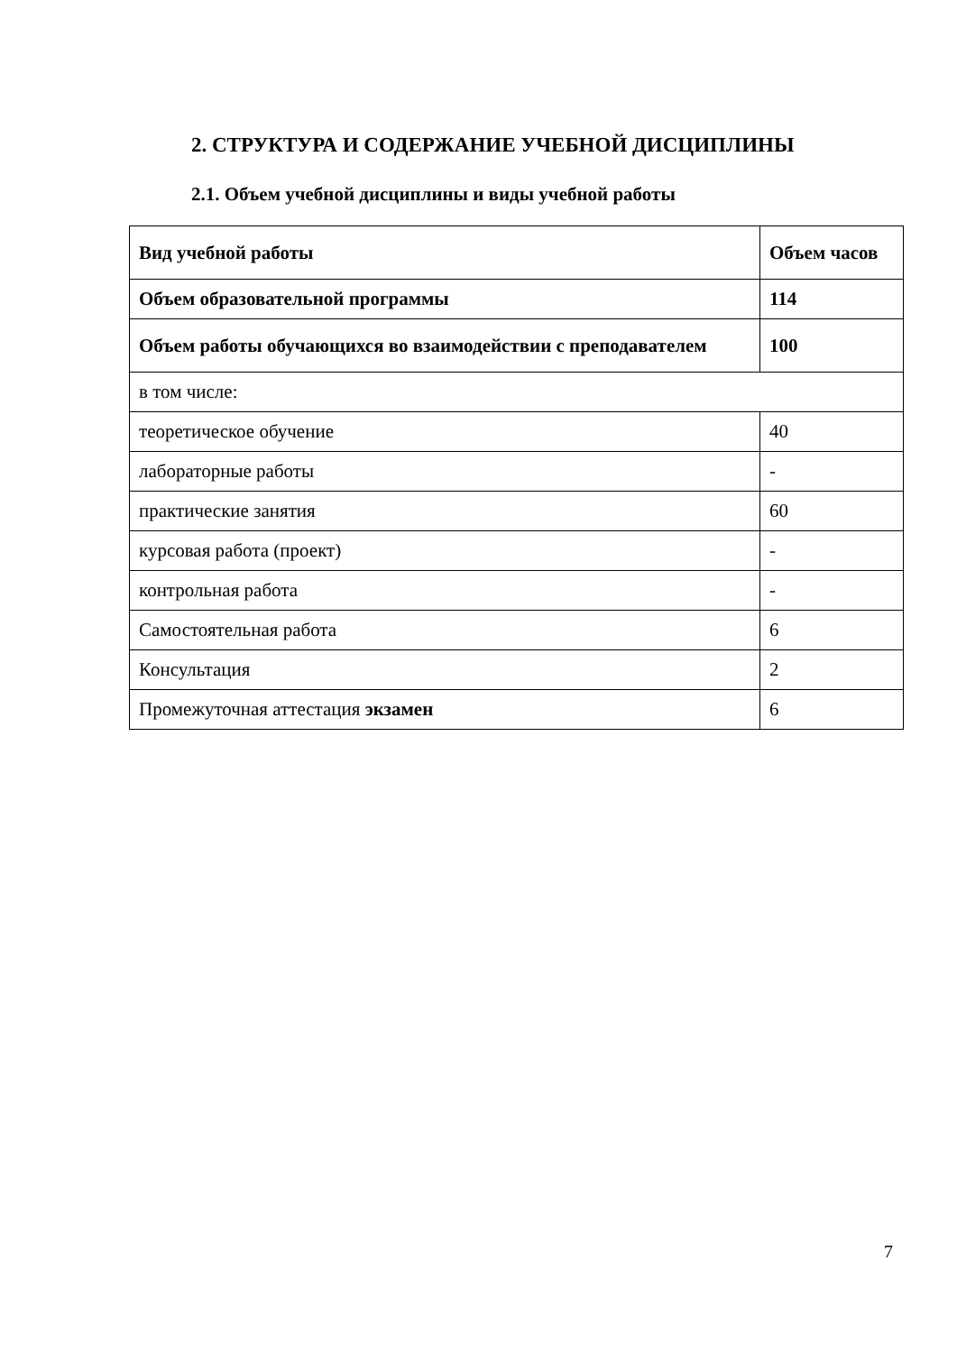2. СТРУКТУРА И СОДЕРЖАНИЕ УЧЕБНОЙ ДИСЦИПЛИНЫ
2.1. Объем учебной дисциплины и виды учебной работы
| Вид учебной работы | Объем часов |
| --- | --- |
| Объем образовательной программы | 114 |
| Объем работы обучающихся во взаимодействии с преподавателем | 100 |
| в том числе: | |
| теоретическое обучение | 40 |
| лабораторные работы | - |
| практические занятия | 60 |
| курсовая работа (проект) | - |
| контрольная работа | - |
| Самостоятельная работа | 6 |
| Консультация | 2 |
| Промежуточная аттестация экзамен | 6 |
7